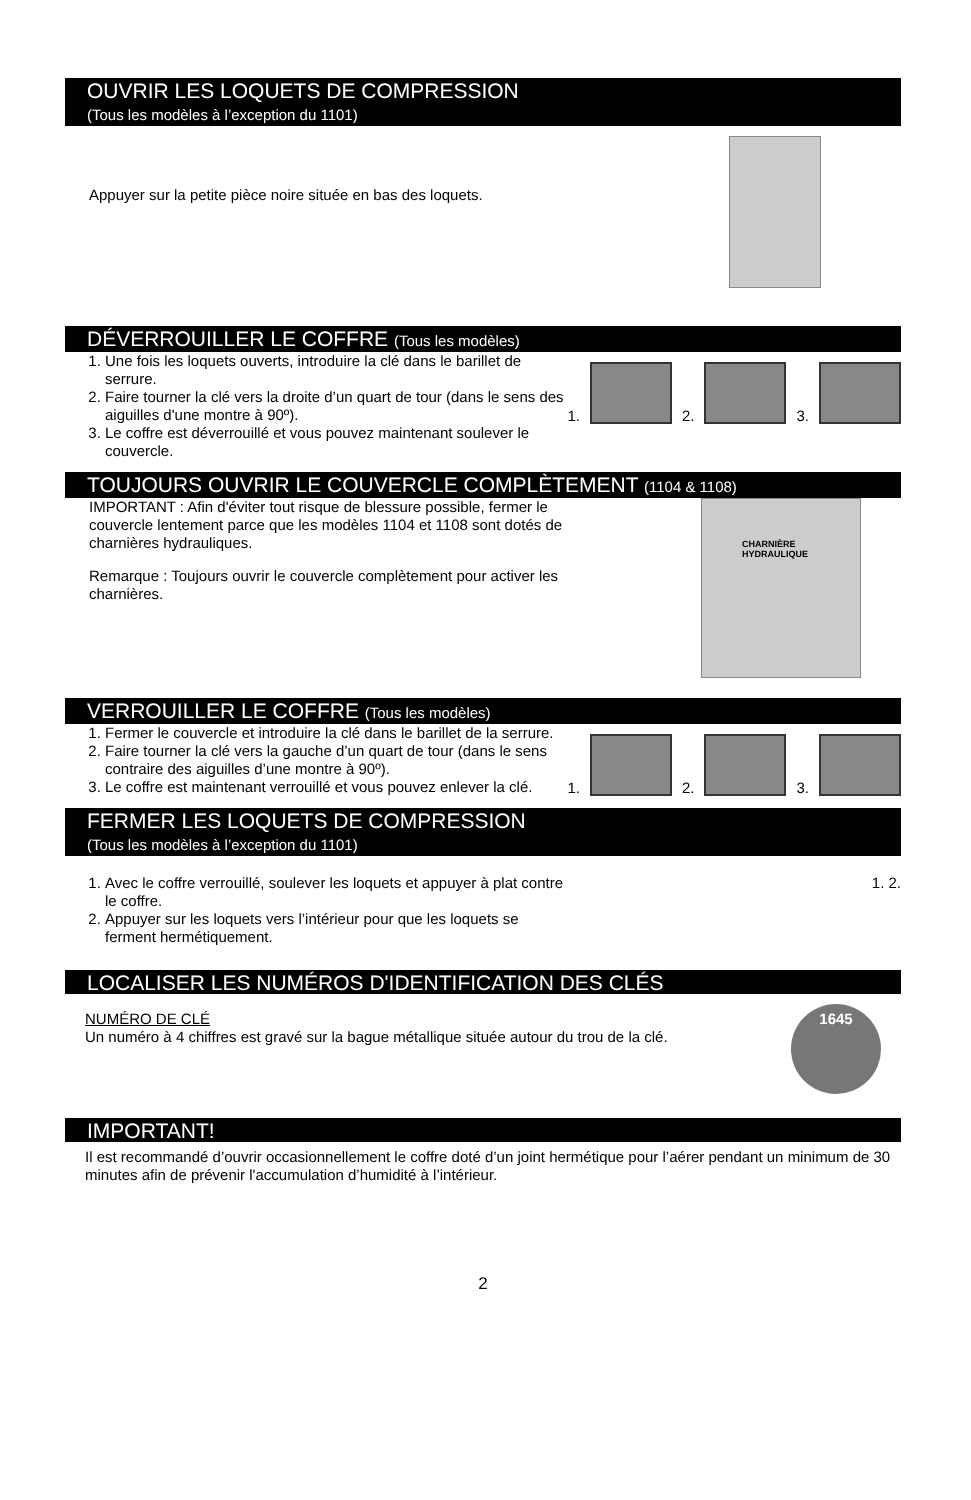OUVRIR LES LOQUETS DE COMPRESSION
(Tous les modèles à l’exception du 1101)
Appuyer sur la petite pièce noire située en bas des loquets.
DÉVERROUILLER LE COFFRE (Tous les modèles)
1. Une fois les loquets ouverts, introduire la clé dans le barillet de serrure.
2. Faire tourner la clé vers la droite d’un quart de tour (dans le sens des aiguilles d'une montre à 90º).
3. Le coffre est déverrouillé et vous pouvez maintenant soulever le couvercle.
1.
2.
3.
TOUJOURS OUVRIR LE COUVERCLE COMPLÈTEMENT (1104 & 1108)
IMPORTANT : Afin d'éviter tout risque de blessure possible, fermer le couvercle lentement parce que les modèles 1104 et 1108 sont dotés de charnières hydrauliques.
Remarque : Toujours ouvrir le couvercle complètement pour activer les charnières.
CHARNIÈRE
HYDRAULIQUE
VERROUILLER LE COFFRE (Tous les modèles)
1. Fermer le couvercle et introduire la clé dans le barillet de la serrure.
2. Faire tourner la clé vers la gauche d’un quart de tour (dans le sens contraire des aiguilles d’une montre à 90º).
3. Le coffre est maintenant verrouillé et vous pouvez enlever la clé.
1.
2.
3.
FERMER LES LOQUETS DE COMPRESSION
(Tous les modèles à l’exception du 1101)
1. Avec le coffre verrouillé, soulever les loquets et appuyer à plat contre le coffre.
2. Appuyer sur les loquets vers l’intérieur pour que les loquets se ferment hermétiquement.
1. 2.
LOCALISER LES NUMÉROS D'IDENTIFICATION DES CLÉS
NUMÉRO DE CLÉ
Un numéro à 4 chiffres est gravé sur la bague métallique située autour du trou de la clé.
1645
IMPORTANT!
Il est recommandé d’ouvrir occasionnellement le coffre doté d’un joint hermétique pour l’aérer pendant un minimum de 30 minutes afin de prévenir l'accumulation d’humidité à l’intérieur.
2